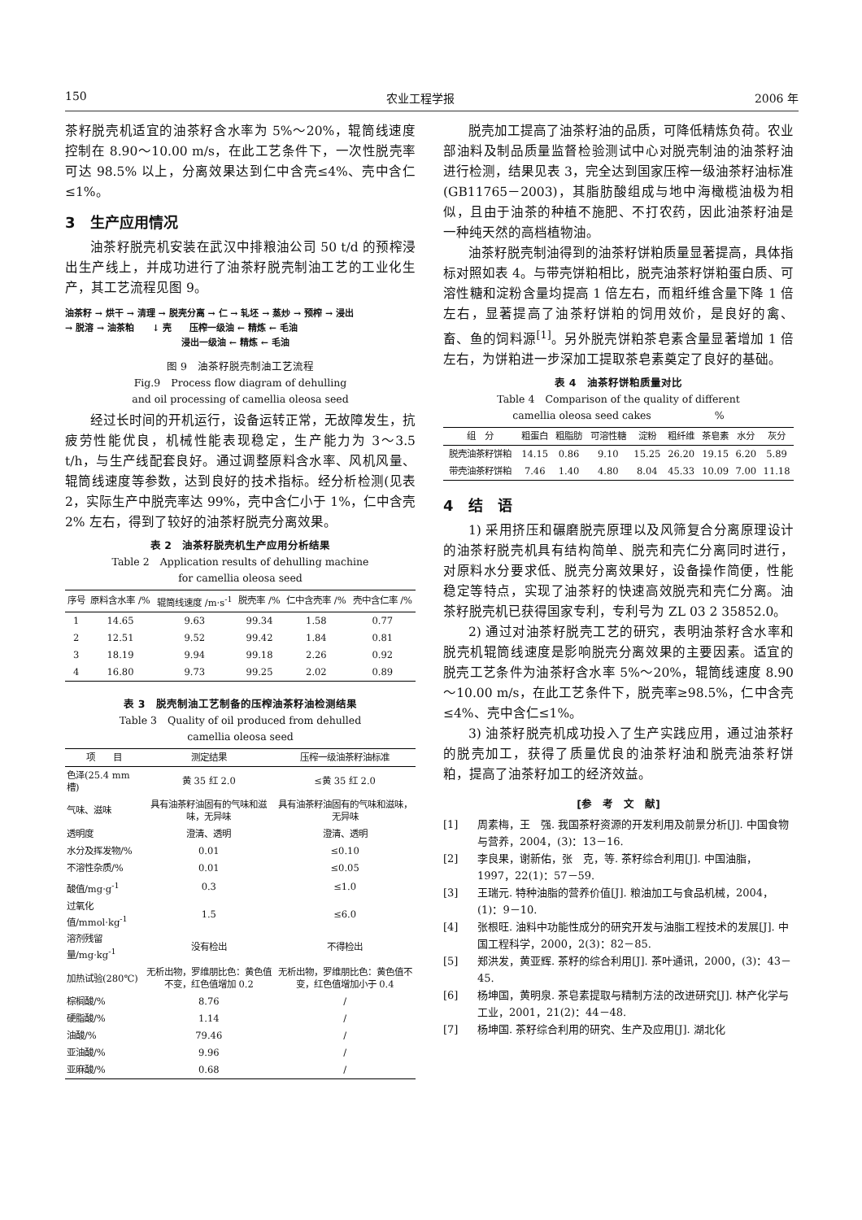150 农业工程学报 2006 年
茶籽脱壳机适宜的油茶籽含水率为 5%～20%，辊筒线速度控制在 8.90～10.00 m/s，在此工艺条件下，一次性脱壳率可达 98.5% 以上，分离效果达到仁中含壳≤4%、壳中含仁≤1%。
3　生产应用情况
油茶籽脱壳机安装在武汉中排粮油公司 50 t/d 的预榨浸出生产线上，并成功进行了油茶籽脱壳制油工艺的工业化生产，其工艺流程见图 9。
油茶籽 → 烘干 → 清理 → 脱壳分离 → 仁 → 轧坯 → 蒸炒 → 预榨 → 浸出
→ 脱溶 → 油茶粕　　↓ 壳　　压榨一级油 ← 精炼 ← 毛油
　　　　　　　　　　　　　浸出一级油 ← 精炼 ← 毛油
图 9　油茶籽脱壳制油工艺流程
Fig.9　Process flow diagram of dehulling
and oil processing of camellia oleosa seed
经过长时间的开机运行，设备运转正常，无故障发生，抗疲劳性能优良，机械性能表现稳定，生产能力为 3～3.5 t/h，与生产线配套良好。通过调整原料含水率、风机风量、辊筒线速度等参数，达到良好的技术指标。经分析检测(见表 2，实际生产中脱壳率达 99%，壳中含仁小于 1%，仁中含壳 2% 左右，得到了较好的油茶籽脱壳分离效果。
表 2　油茶籽脱壳机生产应用分析结果
Table 2　Application results of dehulling machine
for camellia oleosa seed
| 序号 | 原料含水率 /% | 辊筒线速度 /m·s<sup>-1</sup> | 脱壳率 /% | 仁中含壳率 /% | 壳中含仁率 /% |
| --- | --- | --- | --- | --- | --- |
| 1 | 14.65 | 9.63 | 99.34 | 1.58 | 0.77 |
| 2 | 12.51 | 9.52 | 99.42 | 1.84 | 0.81 |
| 3 | 18.19 | 9.94 | 99.18 | 2.26 | 0.92 |
| 4 | 16.80 | 9.73 | 99.25 | 2.02 | 0.89 |
表 3　脱壳制油工艺制备的压榨油茶籽油检测结果
Table 3　Quality of oil produced from dehulled
camellia oleosa seed
| 项 目 | 测定结果 | 压榨一级油茶籽油标准 |
| --- | --- | --- |
| 色泽(25.4 mm 槽) | 黄 35 红 2.0 | ≤黄 35 红 2.0 |
| 气味、滋味 | 具有油茶籽油固有的气味和滋味，无异味 | 具有油茶籽油固有的气味和滋味，无异味 |
| 透明度 | 澄清、透明 | 澄清、透明 |
| 水分及挥发物/% | 0.01 | ≤0.10 |
| 不溶性杂质/% | 0.01 | ≤0.05 |
| 酸值/mg·g<sup>-1</sup> | 0.3 | ≤1.0 |
| 过氧化值/mmol·kg<sup>-1</sup> | 1.5 | ≤6.0 |
| 溶剂残留量/mg·kg<sup>-1</sup> | 没有检出 | 不得检出 |
| 加热试验(280℃) | 无析出物，罗维朋比色：黄色值不变，红色值增加 0.2 | 无析出物，罗维朋比色：黄色值不变，红色值增加小于 0.4 |
| 棕榈酸/% | 8.76 | / |
| 硬脂酸/% | 1.14 | / |
| 油酸/% | 79.46 | / |
| 亚油酸/% | 9.96 | / |
| 亚麻酸/% | 0.68 | / |
脱壳加工提高了油茶籽油的品质，可降低精炼负荷。农业部油料及制品质量监督检验测试中心对脱壳制油的油茶籽油进行检测，结果见表 3，完全达到国家压榨一级油茶籽油标准(GB11765－2003)，其脂肪酸组成与地中海橄榄油极为相似，且由于油茶的种植不施肥、不打农药，因此油茶籽油是一种纯天然的高档植物油。
油茶籽脱壳制油得到的油茶籽饼粕质量显著提高，具体指标对照如表 4。与带壳饼粕相比，脱壳油茶籽饼粕蛋白质、可溶性糖和淀粉含量均提高 1 倍左右，而粗纤维含量下降 1 倍左右，显著提高了油茶籽饼粕的饲用效价，是良好的禽、畜、鱼的饲料源<sup>[1]</sup>。另外脱壳饼粕茶皂素含量显著增加 1 倍左右，为饼粕进一步深加工提取茶皂素奠定了良好的基础。
表 4　油茶籽饼粕质量对比
Table 4　Comparison of the quality of different
camellia oleosa seed cakes　　　　　　%
| 组 分 | 粗蛋白 | 粗脂肪 | 可溶性糖 | 淀粉 | 粗纤维 | 茶皂素 | 水分 | 灰分 |
| --- | --- | --- | --- | --- | --- | --- | --- | --- |
| 脱壳油茶籽饼粕 | 14.15 | 0.86 | 9.10 | 15.25 | 26.20 | 19.15 | 6.20 | 5.89 |
| 带壳油茶籽饼粕 | 7.46 | 1.40 | 4.80 | 8.04 | 45.33 | 10.09 | 7.00 | 11.18 |
4　结　语
1) 采用挤压和碾磨脱壳原理以及风筛复合分离原理设计的油茶籽脱壳机具有结构简单、脱壳和壳仁分离同时进行，对原料水分要求低、脱壳分离效果好，设备操作简便，性能稳定等特点，实现了油茶籽的快速高效脱壳和壳仁分离。油茶籽脱壳机已获得国家专利，专利号为 ZL 03 2 35852.0。
2) 通过对油茶籽脱壳工艺的研究，表明油茶籽含水率和脱壳机辊筒线速度是影响脱壳分离效果的主要因素。适宜的脱壳工艺条件为油茶籽含水率 5%～20%，辊筒线速度 8.90～10.00 m/s，在此工艺条件下，脱壳率≥98.5%，仁中含壳≤4%、壳中含仁≤1%。
3) 油茶籽脱壳机成功投入了生产实践应用，通过油茶籽的脱壳加工，获得了质量优良的油茶籽油和脱壳油茶籽饼粕，提高了油茶籽加工的经济效益。
[参　考　文　献]
[1] 周素梅，王　强. 我国茶籽资源的开发利用及前景分析[J]. 中国食物与营养，2004，(3)：13－16.
[2] 李良果，谢新佑，张　克，等. 茶籽综合利用[J]. 中国油脂，1997，22(1)：57－59.
[3] 王瑞元. 特种油脂的营养价值[J]. 粮油加工与食品机械，2004，(1)：9－10.
[4] 张根旺. 油料中功能性成分的研究开发与油脂工程技术的发展[J]. 中国工程科学，2000，2(3)：82－85.
[5] 郑洪发，黄亚辉. 茶籽的综合利用[J]. 茶叶通讯，2000，(3)：43－45.
[6] 杨坤国，黄明泉. 茶皂素提取与精制方法的改进研究[J]. 林产化学与工业，2001，21(2)：44－48.
[7] 杨坤国. 茶籽综合利用的研究、生产及应用[J]. 湖北化